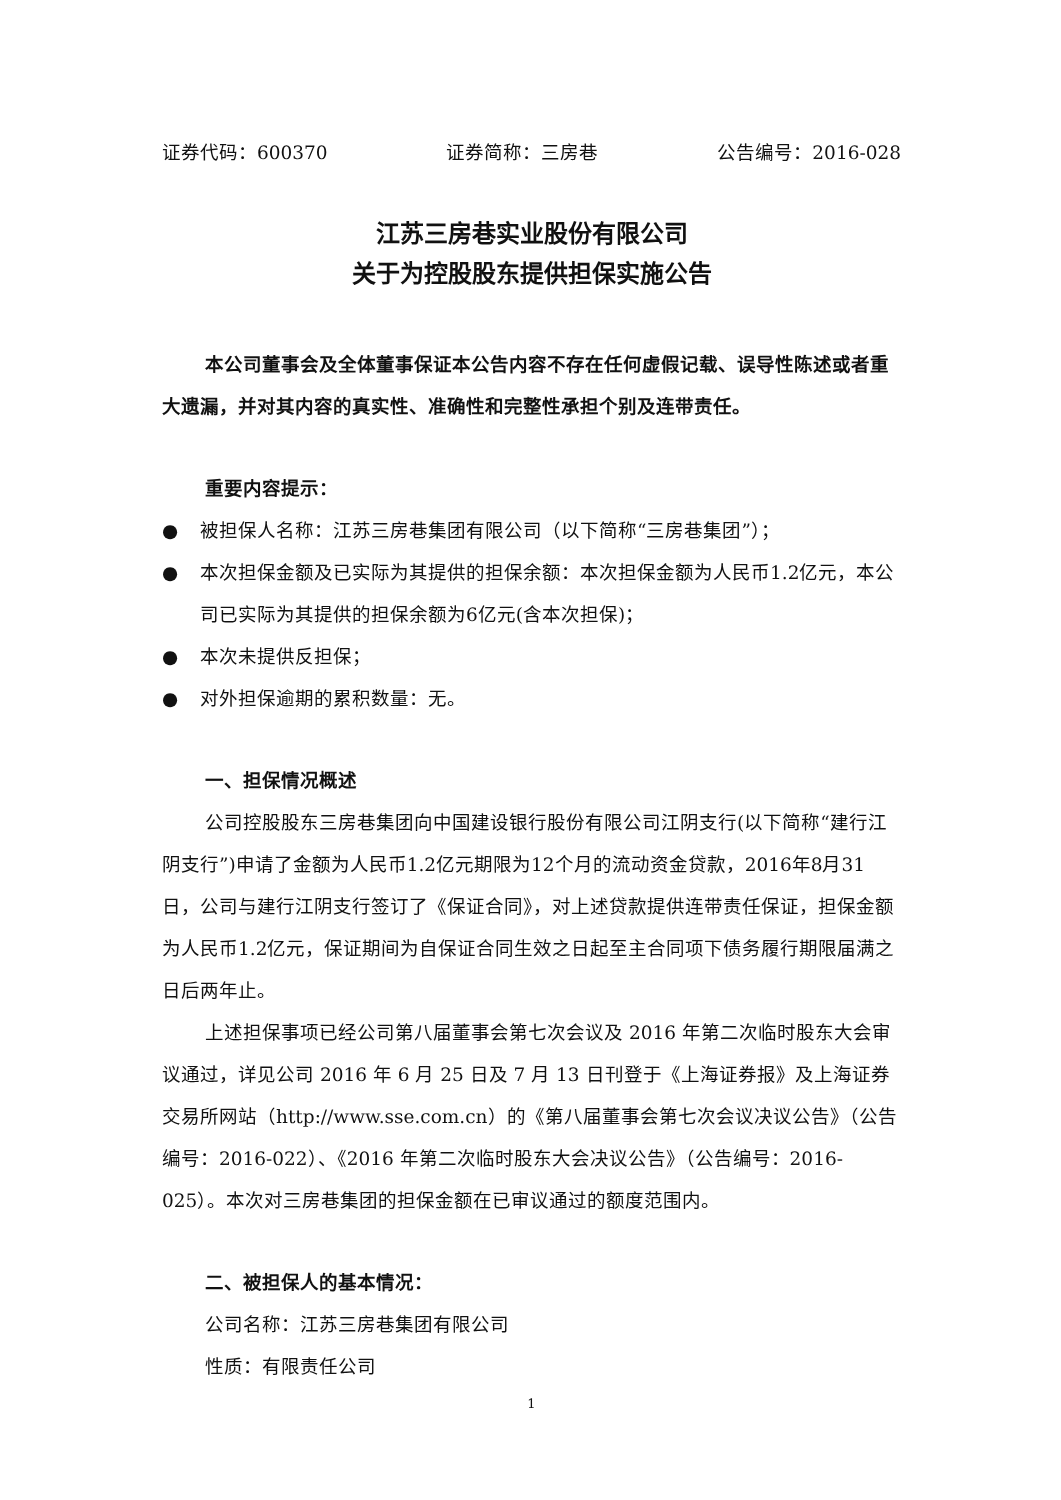证券代码：600370 证券简称：三房巷 公告编号：2016-028
江苏三房巷实业股份有限公司
关于为控股股东提供担保实施公告
本公司董事会及全体董事保证本公告内容不存在任何虚假记载、误导性陈述或者重大遗漏，并对其内容的真实性、准确性和完整性承担个别及连带责任。
重要内容提示：
● 被担保人名称：江苏三房巷集团有限公司（以下简称“三房巷集团”）；
● 本次担保金额及已实际为其提供的担保余额：本次担保金额为人民币1.2亿元，本公司已实际为其提供的担保余额为6亿元(含本次担保)；
● 本次未提供反担保；
● 对外担保逾期的累积数量：无。
一、担保情况概述
公司控股股东三房巷集团向中国建设银行股份有限公司江阴支行(以下简称“建行江阴支行”)申请了金额为人民币1.2亿元期限为12个月的流动资金贷款，2016年8月31日，公司与建行江阴支行签订了《保证合同》，对上述贷款提供连带责任保证，担保金额为人民币1.2亿元，保证期间为自保证合同生效之日起至主合同项下债务履行期限届满之日后两年止。
上述担保事项已经公司第八届董事会第七次会议及 2016 年第二次临时股东大会审议通过，详见公司 2016 年 6 月 25 日及 7 月 13 日刊登于《上海证券报》及上海证券交易所网站（http://www.sse.com.cn）的《第八届董事会第七次会议决议公告》（公告编号：2016-022）、《2016 年第二次临时股东大会决议公告》（公告编号：2016-025）。本次对三房巷集团的担保金额在已审议通过的额度范围内。
二、被担保人的基本情况：
公司名称：江苏三房巷集团有限公司
性质：有限责任公司
1